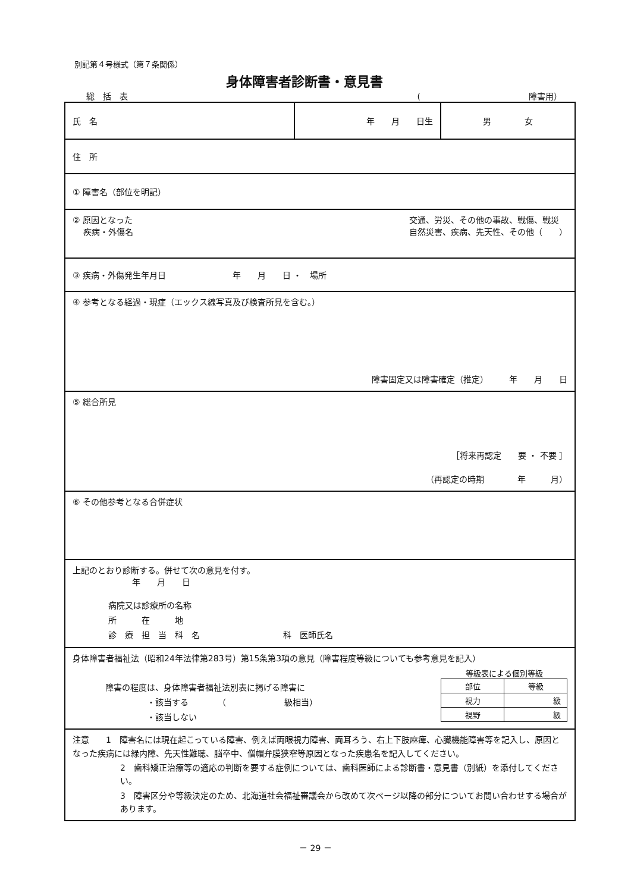別記第４号様式（第７条関係）
身体障害者診断書・意見書
総　括　表 (　　　　　　　　　　　　　障害用）
| 氏 名 | 年 月 日生 | 男 女 |
| 住 所 | | |
| ① 障害名（部位を明記） | | |
| ② 原因となった 疾病・外傷名 交通、労災、その他の事故、戦傷、戦災 自然災害、疾病、先天性、その他（ ） | | |
| ③ 疾病・外傷発生年月日 年 月 日 ・ 場所 | | |
| ④ 参考となる経過・現症（エックス線写真及び検査所見を含む。） 障害固定又は障害確定（推定） 年 月 日 | | |
| ⑤ 総合所見 ［将来再認定 要 ・ 不要 ］ （再認定の時期 年 月） | | |
| ⑥ その他参考となる合併症状 | | |
| 上記のとおり診断する。併せて次の意見を付す。 年 月 日 病院又は診療所の名称 所 在 地 診 療 担 当 科 名 科 医師氏名 | | |
| 身体障害者福祉法（昭和24年法律第283号）第15条第3項の意見（障害程度等級についても参考意見を記入） 障害の程度は、身体障害者福祉法別表に掲げる障害に ・該当する （ 級相当） ・該当しない 等級表による個別等級 / 部位 / 等級 / / 視力 / 級 / / 視野 / 級 / | | |
| 注意 1 障害名には現在起こっている障害、例えば両眼視力障害、両耳ろう、右上下肢麻痺、心臓機能障害等を記入し、原因となった疾病には緑内障、先天性難聴、脳卒中、僧帽弁膜狭窄等原因となった疾患名を記入してください。 2 歯科矯正治療等の適応の判断を要する症例については、歯科医師による診断書・意見書（別紙）を添付してください。 3 障害区分や等級決定のため、北海道社会福祉審議会から改めて次ページ以降の部分についてお問い合わせする場合があります。 | | |
－ 29 －